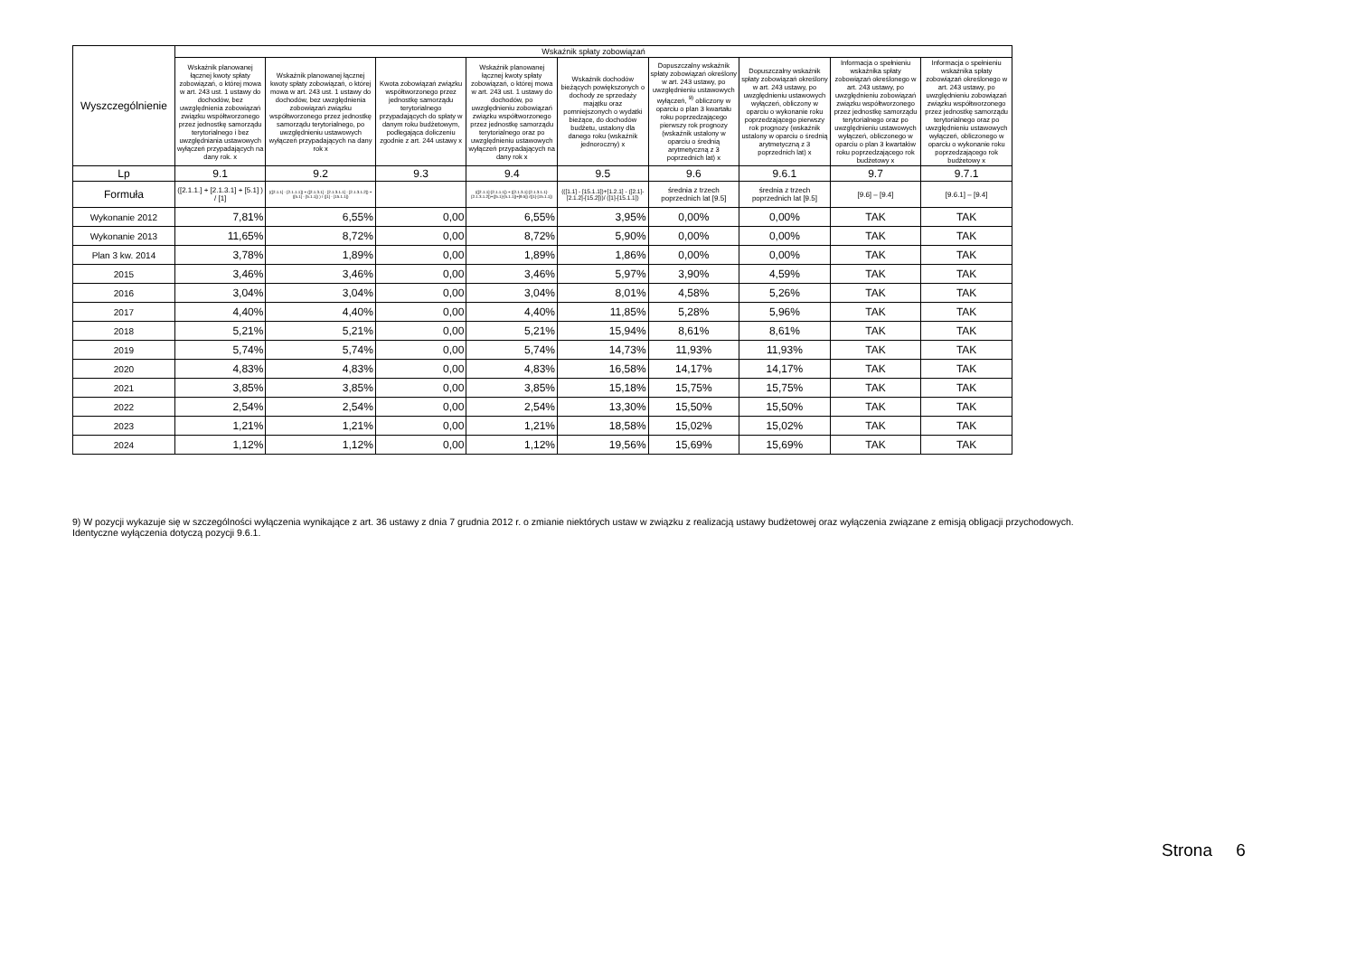| Wyszczególnienie | Wskaźnik spłaty zobowiązań | | | | | | | | |
| --- | --- | --- | --- | --- | --- | --- | --- | --- | --- |
| | Wskaźnik planowanej łącznej kwoty spłaty zobowiązań, o której mowa w art. 243 ust. 1 ustawy do dochodów, bez uwzględnienia zobowiązań związku współtworzonego przez jednostkę samorządu terytorialnego i bez uwzględniania ustawowych wyłączeń przypadających na dany rok. x | Wskaźnik planowanej łącznej kwoty spłaty zobowiązań, o której mowa w art. 243 ust. 1 ustawy do dochodów, bez uwzględnienia zobowiązań związku współtworzonego przez jednostkę samorządu terytorialnego, po uwzględnieniu ustawowych wyłączeń przypadających na dany rok x | Kwota zobowiązań związku współtworzonego przez jednostkę samorządu terytorialnego przypadających do spłaty w danym roku budżetowym, podlegająca doliczeniu zgodnie z art. 244 ustawy x | Wskaźnik planowanej łącznej kwoty spłaty zobowiązań, o której mowa w art. 243 ust. 1 ustawy do dochodów, po uwzględnieniu zobowiązań związku współtworzonego przez jednostkę samorządu terytorialnego oraz po uwzględnieniu ustawowych wyłączeń przypadających na dany rok x | Wskaźnik dochodów bieżących powiększonych o dochody ze sprzedaży majątku oraz pomniejszonych o wydatki bieżące, do dochodów budżetu, ustalony dla danego roku (wskaźnik jednoroczny) x | Dopuszczalny wskaźnik spłaty zobowiązań określony w art. 243 ustawy, po uwzględnieniu ustawowych wyłączeń, <sup>9)</sup> obliczony w oparciu o plan 3 kwartału roku poprzedzającego pierwszy rok prognozy (wskaźnik ustalony w oparciu o średnią arytmetyczną z 3 poprzednich lat) x | Dopuszczalny wskaźnik spłaty zobowiązań określony w art. 243 ustawy, po uwzględnieniu ustawowych wyłączeń, obliczony w oparciu o wykonanie roku poprzedzającego pierwszy rok prognozy (wskaźnik ustalony w oparciu o średnią arytmetyczną z 3 poprzednich lat) x | Informacja o spełnieniu wskaźnika spłaty zobowiązań określonego w art. 243 ustawy, po uwzględnieniu zobowiązań związku współtworzonego przez jednostkę samorządu terytorialnego oraz po uwzględnieniu ustawowych wyłączeń, obliczonego w oparciu o plan 3 kwartałów roku poprzedzającego rok budżetowy x | Informacja o spełnieniu wskaźnika spłaty zobowiązań określonego w art. 243 ustawy, po uwzględnieniu zobowiązań związku współtworzonego przez jednostkę samorządu terytorialnego oraz po uwzględnieniu ustawowych wyłączeń, obliczonego w oparciu o wykonanie roku poprzedzającego rok budżetowy x |
| Lp | 9.1 | 9.2 | 9.3 | 9.4 | 9.5 | 9.6 | 9.6.1 | 9.7 | 9.7.1 |
| Formuła | ([2.1.1.] + [2.1.3.1] + [5.1] ) / [1] | (([2.1.1] - [2.1.1.1]) + ([2.1.3.1] - [2.1.3.1.1] - [2.1.3.1.2]) + ([5.1] - [5.1.1]) ) / ([1] - [15.1.1]) | | (([2.1.1]-[2.1.1.1]) + ([2.1.3.1]-[2.1.3.1.1]-[2.1.3.1.2])+([5.1]-[5.1.1])+[9.5]) /([1]-[15.1.1]) | (([1.1] - [15.1.1])+[1.2.1] - ([2.1]-[2.1.2]-[15.2]))/ ([1]-[15.1.1]) | średnia z trzech poprzednich lat [9.5] | średnia z trzech poprzednich lat [9.5] | [9.6] – [9.4] | [9.6.1] – [9.4] |
| Wykonanie 2012 | 7,81% | 6,55% | 0,00 | 6,55% | 3,95% | 0,00% | 0,00% | TAK | TAK |
| Wykonanie 2013 | 11,65% | 8,72% | 0,00 | 8,72% | 5,90% | 0,00% | 0,00% | TAK | TAK |
| Plan 3 kw. 2014 | 3,78% | 1,89% | 0,00 | 1,89% | 1,86% | 0,00% | 0,00% | TAK | TAK |
| 2015 | 3,46% | 3,46% | 0,00 | 3,46% | 5,97% | 3,90% | 4,59% | TAK | TAK |
| 2016 | 3,04% | 3,04% | 0,00 | 3,04% | 8,01% | 4,58% | 5,26% | TAK | TAK |
| 2017 | 4,40% | 4,40% | 0,00 | 4,40% | 11,85% | 5,28% | 5,96% | TAK | TAK |
| 2018 | 5,21% | 5,21% | 0,00 | 5,21% | 15,94% | 8,61% | 8,61% | TAK | TAK |
| 2019 | 5,74% | 5,74% | 0,00 | 5,74% | 14,73% | 11,93% | 11,93% | TAK | TAK |
| 2020 | 4,83% | 4,83% | 0,00 | 4,83% | 16,58% | 14,17% | 14,17% | TAK | TAK |
| 2021 | 3,85% | 3,85% | 0,00 | 3,85% | 15,18% | 15,75% | 15,75% | TAK | TAK |
| 2022 | 2,54% | 2,54% | 0,00 | 2,54% | 13,30% | 15,50% | 15,50% | TAK | TAK |
| 2023 | 1,21% | 1,21% | 0,00 | 1,21% | 18,58% | 15,02% | 15,02% | TAK | TAK |
| 2024 | 1,12% | 1,12% | 0,00 | 1,12% | 19,56% | 15,69% | 15,69% | TAK | TAK |
9) W pozycji wykazuje się w szczególności wyłączenia wynikające z art. 36 ustawy z dnia 7 grudnia 2012 r. o zmianie niektórych ustaw w związku z realizacją ustawy budżetowej oraz wyłączenia związane z emisją obligacji przychodowych.
Identyczne wyłączenia dotyczą pozycji 9.6.1.
Strona 6